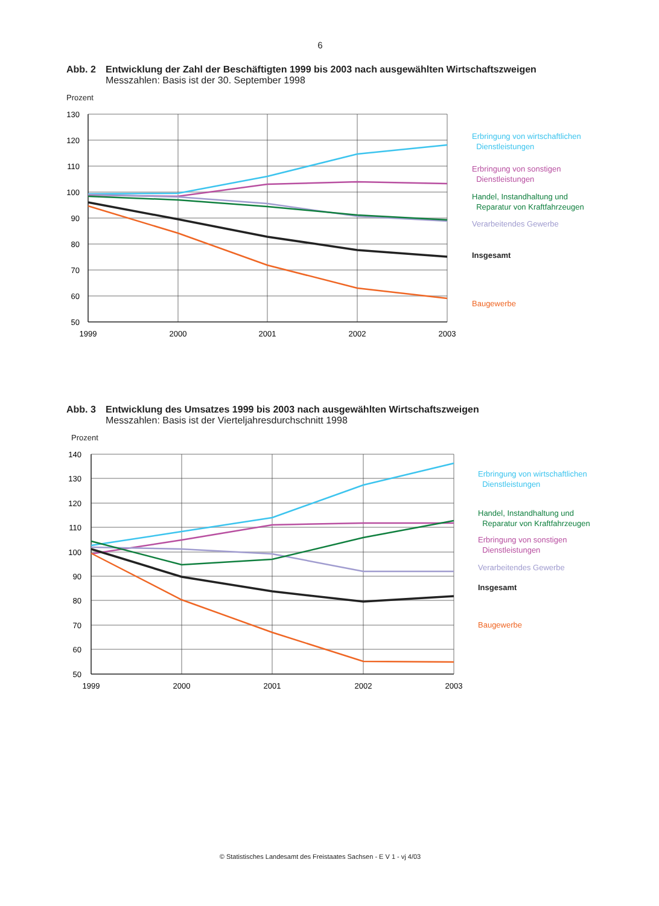6
Abb. 2 Entwicklung der Zahl der Beschäftigten 1999 bis 2003 nach ausgewählten Wirtschaftszweigen
Messzahlen: Basis ist der 30. September 1998
Prozent
130
120
110
100
90
80
70
60
50
1999
2000
2001
2002
2003
Erbringung von wirtschaftlichen
Dienstleistungen
Erbringung von sonstigen
Dienstleistungen
Handel, Instandhaltung und
Reparatur von Kraftfahrzeugen
Verarbeitendes Gewerbe
Insgesamt
Baugewerbe
Abb. 3 Entwicklung des Umsatzes 1999 bis 2003 nach ausgewählten Wirtschaftszweigen
Messzahlen: Basis ist der Vierteljahresdurchschnitt 1998
Prozent
140
130
120
110
100
90
80
70
60
50
1999
2000
2001
2002
2003
Erbringung von wirtschaftlichen
Dienstleistungen
Handel, Instandhaltung und
Reparatur von Kraftfahrzeugen
Erbringung von sonstigen
Dienstleistungen
Verarbeitendes Gewerbe
Insgesamt
Baugewerbe
© Statistisches Landesamt des Freistaates Sachsen - E V 1 - vj 4/03